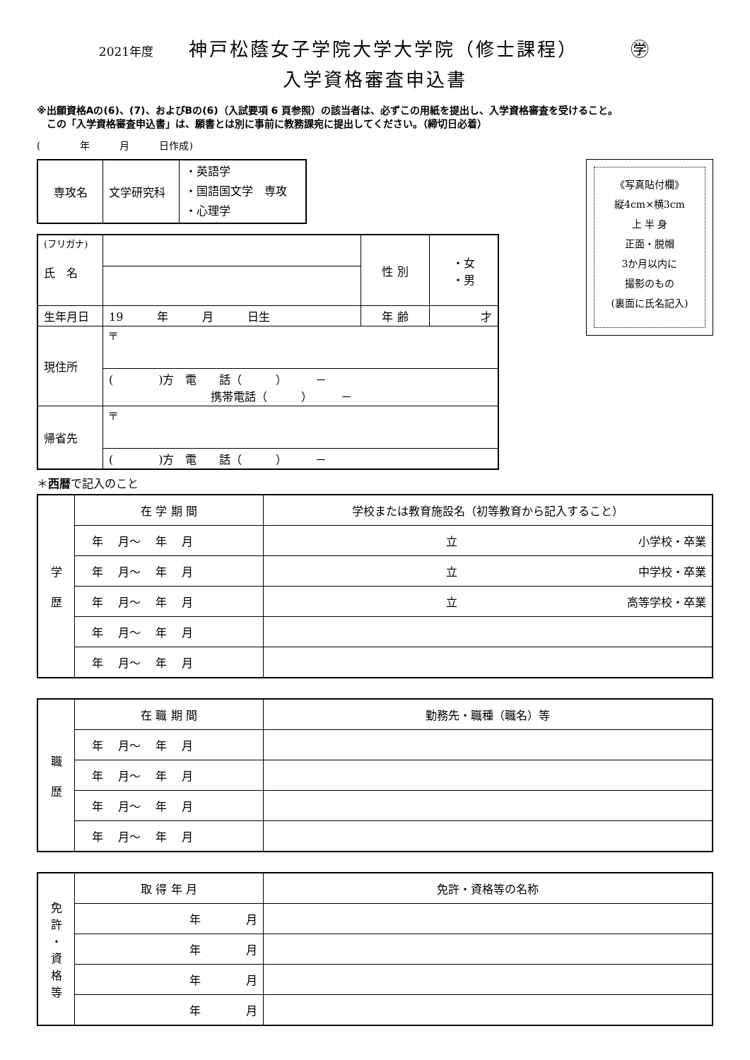2021年度 神戸松蔭女子学院大学大学院（修士課程）　　　㊫
入学資格審査申込書
※出願資格Aの(6)、(7)、およびBの(6)（入試要項 6 頁参照）の該当者は、必ずこの用紙を提出し、入学資格審査を受けること。
　この「入学資格審査申込書」は、願書とは別に事前に教務課宛に提出してください。（締切日必着）
(　　　　年　　　月　　　日作成)
| 専攻名 | 文学研究科 | ・英語学 ・国語国文学 専攻 ・心理学 |
| (フリガナ) 氏 名 | | 性 別 | ・女 ・男 |
| 生年月日 | 19 年 月 日生 | 年 齢 | 才 |
| 現住所 | 〒 | | |
| | ( )方 電 話（ ） － 携帯電話（ ） － | | |
| 帰省先 | 〒 | | |
| | ( )方 電 話（ ） － | | |
《写真貼付欄》
縦4cm×横3cm
上 半 身
正面・脱帽
3か月以内に
撮影のもの
(裏面に氏名記入)
＊西暦で記入のこと
| 学 歴 | 在 学 期 間 | 学校または教育施設名（初等教育から記入すること） |
| | 年 月～ 年 月 | 立 小学校・卒業 |
| | 年 月～ 年 月 | 立 中学校・卒業 |
| | 年 月～ 年 月 | 立 高等学校・卒業 |
| | 年 月～ 年 月 | |
| | 年 月～ 年 月 | |
| 職 歴 | 在 職 期 間 | 勤務先・職種（職名）等 |
| | 年 月～ 年 月 | |
| | 年 月～ 年 月 | |
| | 年 月～ 年 月 | |
| | 年 月～ 年 月 | |
| 免 許 ・ 資 格 等 | 取 得 年 月 | 免許・資格等の名称 |
| | 年 月 | |
| | 年 月 | |
| | 年 月 | |
| | 年 月 | |